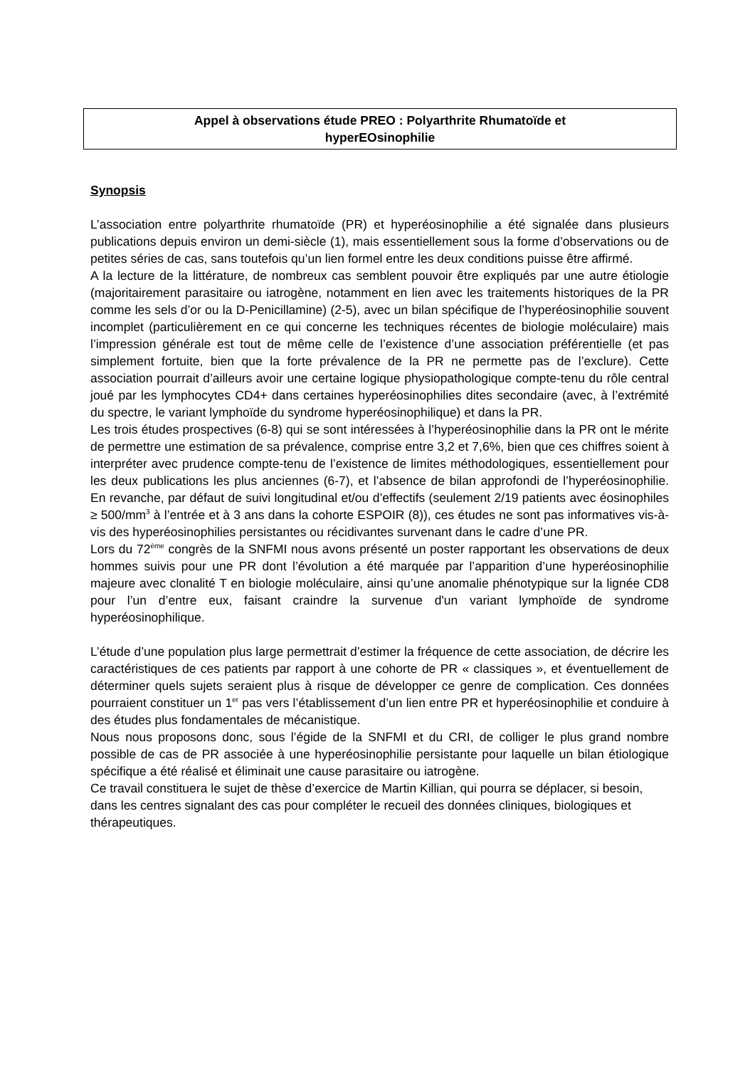Appel à observations étude PREO : Polyarthrite Rhumatoïde et
hyperEOsinophilie
Synopsis
L’association entre polyarthrite rhumatoïde (PR) et hyperéosinophilie a été signalée dans plusieurs publications depuis environ un demi-siècle (1), mais essentiellement sous la forme d’observations ou de petites séries de cas, sans toutefois qu’un lien formel entre les deux conditions puisse être affirmé.
A la lecture de la littérature, de nombreux cas semblent pouvoir être expliqués par une autre étiologie (majoritairement parasitaire ou iatrogène, notamment en lien avec les traitements historiques de la PR comme les sels d’or ou la D-Penicillamine) (2-5), avec un bilan spécifique de l’hyperéosinophilie souvent incomplet (particulièrement en ce qui concerne les techniques récentes de biologie moléculaire) mais l’impression générale est tout de même celle de l’existence d’une association préférentielle (et pas simplement fortuite, bien que la forte prévalence de la PR ne permette pas de l’exclure). Cette association pourrait d’ailleurs avoir une certaine logique physiopathologique compte-tenu du rôle central joué par les lymphocytes CD4+ dans certaines hyperéosinophilies dites secondaire (avec, à l’extrémité du spectre, le variant lymphoïde du syndrome hyperéosinophilique) et dans la PR.
Les trois études prospectives (6-8) qui se sont intéressées à l’hyperéosinophilie dans la PR ont le mérite de permettre une estimation de sa prévalence, comprise entre 3,2 et 7,6%, bien que ces chiffres soient à interpréter avec prudence compte-tenu de l’existence de limites méthodologiques, essentiellement pour les deux publications les plus anciennes (6-7), et l’absence de bilan approfondi de l’hyperéosinophilie. En revanche, par défaut de suivi longitudinal et/ou d’effectifs (seulement 2/19 patients avec éosinophiles ≥ 500/mm<sup>3</sup> à l’entrée et à 3 ans dans la cohorte ESPOIR (8)), ces études ne sont pas informatives vis-à-vis des hyperéosinophilies persistantes ou récidivantes survenant dans le cadre d’une PR.
Lors du 72<sup>ème</sup> congrès de la SNFMI nous avons présenté un poster rapportant les observations de deux hommes suivis pour une PR dont l’évolution a été marquée par l’apparition d’une hyperéosinophilie majeure avec clonalité T en biologie moléculaire, ainsi qu’une anomalie phénotypique sur la lignée CD8 pour l’un d’entre eux, faisant craindre la survenue d'un variant lymphoïde de syndrome hyperéosinophilique.
L’étude d’une population plus large permettrait d’estimer la fréquence de cette association, de décrire les caractéristiques de ces patients par rapport à une cohorte de PR « classiques », et éventuellement de déterminer quels sujets seraient plus à risque de développer ce genre de complication. Ces données pourraient constituer un 1<sup>er</sup> pas vers l’établissement d’un lien entre PR et hyperéosinophilie et conduire à des études plus fondamentales de mécanistique.
Nous nous proposons donc, sous l’égide de la SNFMI et du CRI, de colliger le plus grand nombre possible de cas de PR associée à une hyperéosinophilie persistante pour laquelle un bilan étiologique spécifique a été réalisé et éliminait une cause parasitaire ou iatrogène.
Ce travail constituera le sujet de thèse d’exercice de Martin Killian, qui pourra se déplacer, si besoin, dans les centres signalant des cas pour compléter le recueil des données cliniques, biologiques et thérapeutiques.